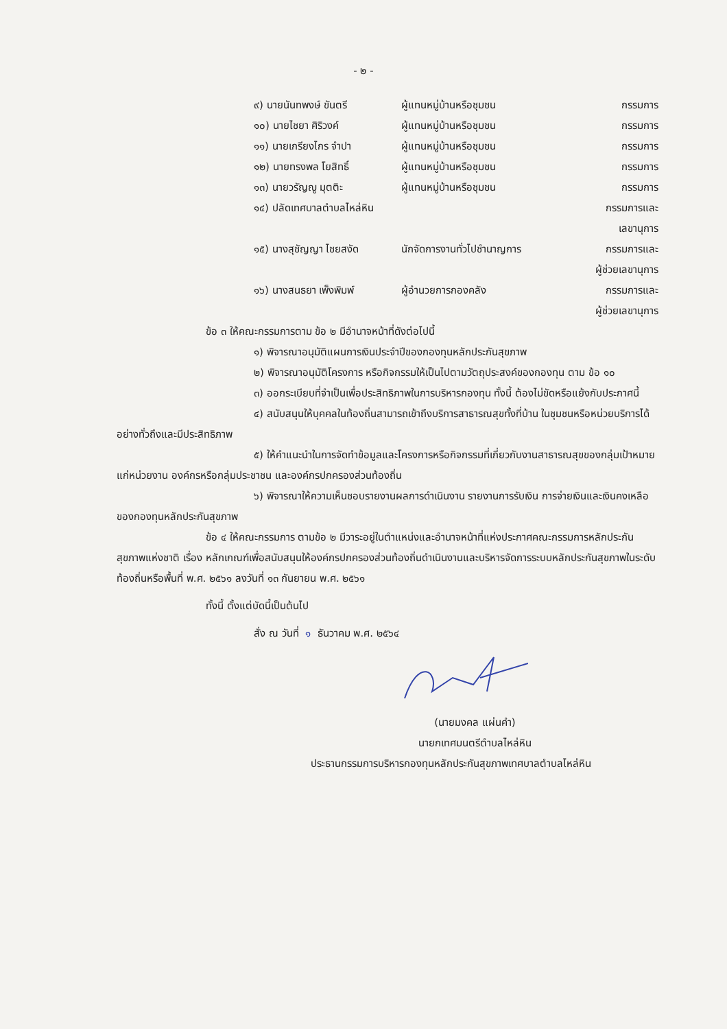- ๒ -
| ๙) นายนันทพงษ์ ขันตรี | ผู้แทนหมู่บ้านหรือชุมชน | กรรมการ |
| ๑๐) นายไชยา ศิริวงค์ | ผู้แทนหมู่บ้านหรือชุมชน | กรรมการ |
| ๑๑) นายเกรียงไกร จำปา | ผู้แทนหมู่บ้านหรือชุมชน | กรรมการ |
| ๑๒) นายทรงพล โยสิทธิ์ | ผู้แทนหมู่บ้านหรือชุมชน | กรรมการ |
| ๑๓) นายวรัญญู มุตติะ | ผู้แทนหมู่บ้านหรือชุมชน | กรรมการ |
| ๑๔) ปลัดเทศบาลตำบลไหล่หิน | | กรรมการและ เลขานุการ |
| ๑๕) นางสุชัญญา ไชยสงัด | นักจัดการงานทั่วไปชำนาญการ | กรรมการและ ผู้ช่วยเลขานุการ |
| ๑๖) นางสนธยา เพ็งพิมพ์ | ผู้อำนวยการกองคลัง | กรรมการและ ผู้ช่วยเลขานุการ |
ข้อ ๓ ให้คณะกรรมการตาม ข้อ ๒ มีอำนาจหน้าที่ดังต่อไปนี้
๑) พิจารณาอนุมัติแผนการเงินประจำปีของกองทุนหลักประกันสุขภาพ
๒) พิจารณาอนุมัติโครงการ หรือกิจกรรมให้เป็นไปตามวัตถุประสงค์ของกองทุน ตาม ข้อ ๑๐
๓) ออกระเบียบที่จำเป็นเพื่อประสิทธิภาพในการบริหารกองทุน ทั้งนี้ ต้องไม่ขัดหรือแย้งกับประกาศนี้
๔) สนับสนุนให้บุคคลในท้องถิ่นสามารถเข้าถึงบริการสาธารณสุขทั้งที่บ้าน ในชุมชนหรือหน่วยบริการได้อย่างทั่วถึงและมีประสิทธิภาพ
๕) ให้คำแนะนำในการจัดทำข้อมูลและโครงการหรือกิจกรรมที่เกี่ยวกับงานสาธารณสุขของกลุ่มเป้าหมาย แก่หน่วยงาน องค์กรหรือกลุ่มประชาชน และองค์กรปกครองส่วนท้องถิ่น
๖) พิจารณาให้ความเห็นชอบรายงานผลการดำเนินงาน รายงานการรับเงิน การจ่ายเงินและเงินคงเหลือของกองทุนหลักประกันสุขภาพ
ข้อ ๔ ให้คณะกรรมการ ตามข้อ ๒ มีวาระอยู่ในตำแหน่งและอำนาจหน้าที่แห่งประกาศคณะกรรมการหลักประกันสุขภาพแห่งชาติ เรื่อง หลักเกณฑ์เพื่อสนับสนุนให้องค์กรปกครองส่วนท้องถิ่นดำเนินงานและบริหารจัดการระบบหลักประกันสุขภาพในระดับท้องถิ่นหรือพื้นที่ พ.ศ. ๒๕๖๑ ลงวันที่ ๑๓ กันยายน พ.ศ. ๒๕๖๑
ทั้งนี้ ตั้งแต่บัดนี้เป็นต้นไป
สั่ง ณ วันที่ ๑ ธันวาคม พ.ศ. ๒๕๖๔
(นายมงคล แผ่นคำ)
นายกเทศมนตรีตำบลไหล่หิน
ประธานกรรมการบริหารกองทุนหลักประกันสุขภาพเทศบาลตำบลไหล่หิน